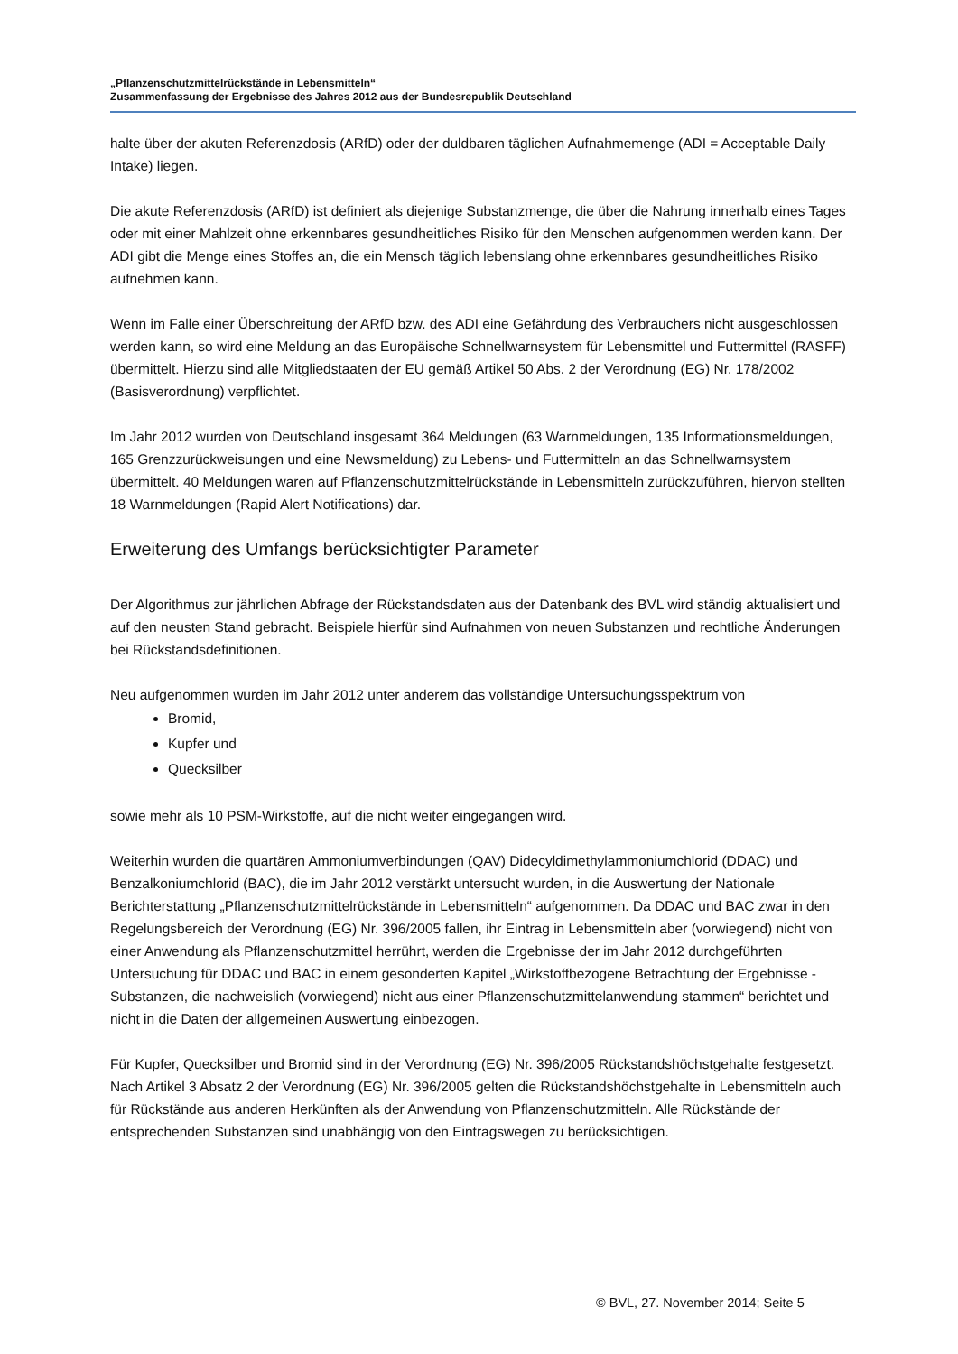„Pflanzenschutzmittelrückstände in Lebensmitteln“
Zusammenfassung der Ergebnisse des Jahres 2012 aus der Bundesrepublik Deutschland
halte über der akuten Referenzdosis (ARfD) oder der duldbaren täglichen Aufnahmemenge (ADI = Acceptable Daily Intake) liegen.
Die akute Referenzdosis (ARfD) ist definiert als diejenige Substanzmenge, die über die Nahrung innerhalb eines Tages oder mit einer Mahlzeit ohne erkennbares gesundheitliches Risiko für den Menschen aufgenommen werden kann. Der ADI gibt die Menge eines Stoffes an, die ein Mensch täglich lebenslang ohne erkennbares gesundheitliches Risiko aufnehmen kann.
Wenn im Falle einer Überschreitung der ARfD bzw. des ADI eine Gefährdung des Verbrauchers nicht ausgeschlossen werden kann, so wird eine Meldung an das Europäische Schnellwarnsystem für Lebensmittel und Futtermittel (RASFF) übermittelt. Hierzu sind alle Mitgliedstaaten der EU gemäß Artikel 50 Abs. 2 der Verordnung (EG) Nr. 178/2002 (Basisverordnung) verpflichtet.
Im Jahr 2012 wurden von Deutschland insgesamt 364 Meldungen (63 Warnmeldungen, 135 Informationsmeldungen, 165 Grenzzurückweisungen und eine Newsmeldung) zu Lebens- und Futtermitteln an das Schnellwarnsystem übermittelt. 40 Meldungen waren auf Pflanzenschutzmittelrückstände in Lebensmitteln zurückzuführen, hiervon stellten 18 Warnmeldungen (Rapid Alert Notifications) dar.
Erweiterung des Umfangs berücksichtigter Parameter
Der Algorithmus zur jährlichen Abfrage der Rückstandsdaten aus der Datenbank des BVL wird ständig aktualisiert und auf den neusten Stand gebracht. Beispiele hierfür sind Aufnahmen von neuen Substanzen und rechtliche Änderungen bei Rückstandsdefinitionen.
Neu aufgenommen wurden im Jahr 2012 unter anderem das vollständige Untersuchungsspektrum von
Bromid,
Kupfer und
Quecksilber
sowie mehr als 10 PSM-Wirkstoffe, auf die nicht weiter eingegangen wird.
Weiterhin wurden die quartären Ammoniumverbindungen (QAV) Didecyldimethylammoniumchlorid (DDAC) und Benzalkoniumchlorid (BAC), die im Jahr 2012 verstärkt untersucht wurden, in die Auswertung der Nationale Berichterstattung „Pflanzenschutzmittelrückstände in Lebensmitteln“ aufgenommen. Da DDAC und BAC zwar in den Regelungsbereich der Verordnung (EG) Nr. 396/2005 fallen, ihr Eintrag in Lebensmitteln aber (vorwiegend) nicht von einer Anwendung als Pflanzenschutzmittel herrührt, werden die Ergebnisse der im Jahr 2012 durchgeführten Untersuchung für DDAC und BAC in einem gesonderten Kapitel „Wirkstoffbezogene Betrachtung der Ergebnisse - Substanzen, die nachweislich (vorwiegend) nicht aus einer Pflanzenschutzmittelanwendung stammen“ berichtet und nicht in die Daten der allgemeinen Auswertung einbezogen.
Für Kupfer, Quecksilber und Bromid sind in der Verordnung (EG) Nr. 396/2005 Rückstandshöchstgehalte festgesetzt. Nach Artikel 3 Absatz 2 der Verordnung (EG) Nr. 396/2005 gelten die Rückstandshöchstgehalte in Lebensmitteln auch für Rückstände aus anderen Herkünften als der Anwendung von Pflanzenschutzmitteln. Alle Rückstände der entsprechenden Substanzen sind unabhängig von den Eintragswegen zu berücksichtigen.
© BVL, 27. November 2014; Seite 5